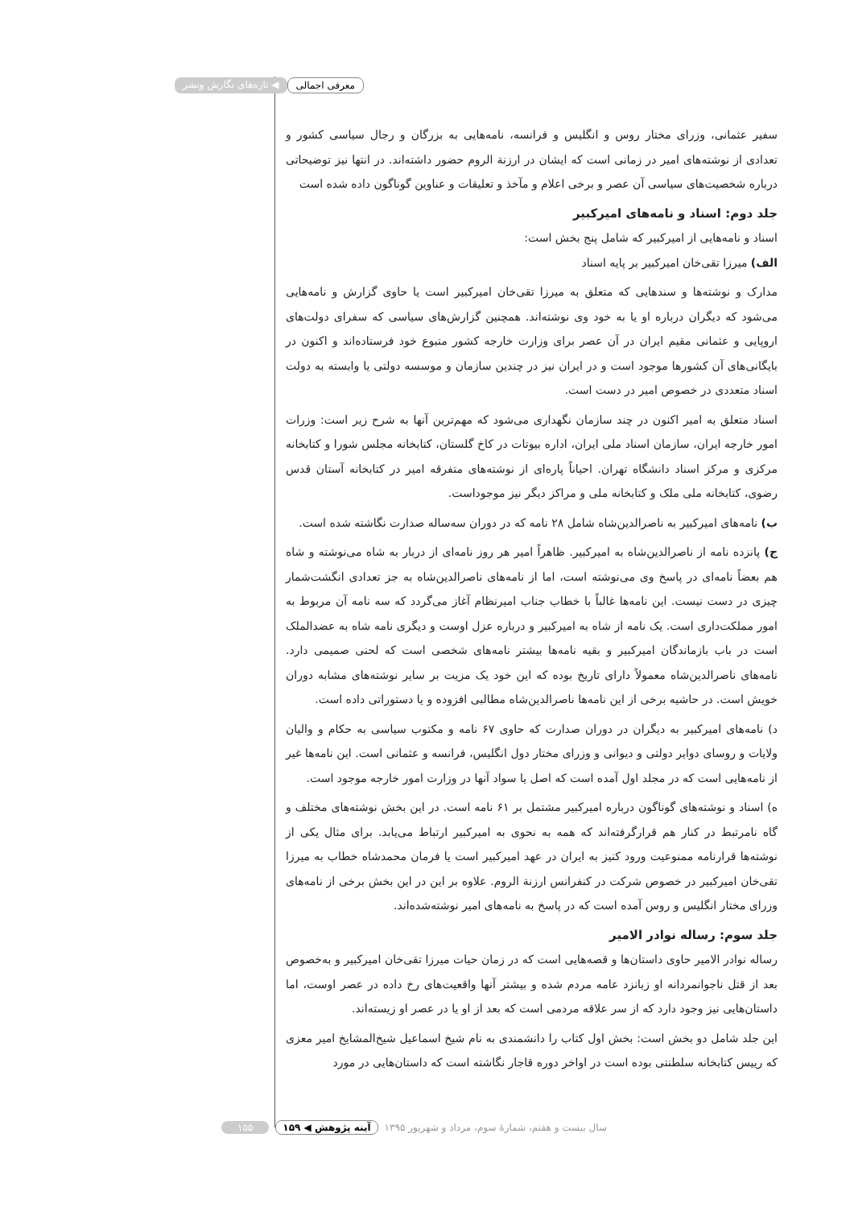معرفی اجمالی ◀ تازه‌های نگارش ونشر
سفیر عثمانی، وزرای مختار روس و انگلیس و فرانسه، نامه‌هایی به بزرگان و رجال سیاسی کشور و تعدادی از نوشته‌های امیر در زمانی است که ایشان در ارزنة الروم حضور داشته‌اند. در انتها نیز توضیحاتی درباره شخصیت‌های سیاسی آن عصر و برخی اعلام و مآخذ و تعلیقات و عناوین گوناگون داده شده است
جلد دوم: اسناد و نامه‌های امیرکبیر
اسناد و نامه‌هایی از امیرکبیر که شامل پنج بخش است:
الف) میرزا تقی‌خان امیرکبیر بر پایه اسناد
مدارک و نوشته‌ها و سندهایی که متعلق به میرزا تقی‌خان امیرکبیر است یا حاوی گزارش و نامه‌هایی می‌شود که دیگران درباره او یا به خود وی نوشته‌اند. همچنین گزارش‌های سیاسی که سفرای دولت‌های اروپایی و عثمانی مقیم ایران در آن عصر برای وزارت خارجه کشور متبوع خود فرستاده‌اند و اکنون در بایگانی‌های آن کشورها موجود است و در ایران نیز در چندین سازمان و موسسه دولتی یا وابسته به دولت اسناد متعددی در خصوص امیر در دست است.
اسناد متعلق به امیر اکنون در چند سازمان نگهداری می‌شود که مهم‌ترین آنها به شرح زیر است: وزرات امور خارجه ایران، سازمان اسناد ملی ایران، اداره بیوتات در کاخ گلستان، کتابخانه مجلس شورا و کتابخانه مرکزی و مرکز اسناد دانشگاه تهران. احیاناً پاره‌ای از نوشته‌های متفرقه امیر در کتابخانه آستان قدس رضوی، کتابخانه ملی ملک و کتابخانه ملی و مراکز دیگر نیز موجوداست.
ب) نامه‌های امیرکبیر به ناصرالدین‌شاه شامل ۲۸ نامه که در دوران سه‌ساله صدارت نگاشته شده است.
ج) پانزده نامه از ناصرالدین‌شاه به امیرکبیر. ظاهراً امیر هر روز نامه‌ای از دربار به شاه می‌نوشته و شاه هم بعضاً نامه‌ای در پاسخ وی می‌نوشته است، اما از نامه‌های ناصرالدین‌شاه به جز تعدادی انگشت‌شمار چیزی در دست نیست. این نامه‌ها غالباً با خطاب جناب امیرنظام آغاز می‌گردد که سه نامه آن مربوط به امور مملکت‌داری است. یک نامه از شاه به امیرکبیر و درباره عزل اوست و دیگری نامه شاه به عضدالملک است در باب بازماندگان امیرکبیر و بقیه نامه‌ها بیشتر نامه‌های شخصی است که لحنی صمیمی دارد. نامه‌های ناصرالدین‌شاه معمولاً دارای تاریخ بوده که این خود یک مزیت بر سایر نوشته‌های مشابه دوران خویش است. در حاشیه برخی از این نامه‌ها ناصرالدین‌شاه مطالبی افزوده و یا دستوراتی داده است.
د) نامه‌های امیرکبیر به دیگران در دوران صدارت که حاوی ۶۷ نامه و مکتوب سیاسی به حکام و والیان ولایات و روسای دوایر دولتی و دیوانی و وزرای مختار دول انگلیس، فرانسه و عثمانی است. این نامه‌ها غیر از نامه‌هایی است که در مجلد اول آمده است که اصل یا سواد آنها در وزارت امور خارجه موجود است.
ه) اسناد و نوشته‌های گوناگون درباره امیرکبیر مشتمل بر ۶۱ نامه است. در این بخش نوشته‌های مختلف و گاه نامرتبط در کنار هم قرارگرفته‌اند که همه به نحوی به امیرکبیر ارتباط می‌یابد. برای مثال یکی از نوشته‌ها قرارنامه ممنوعیت ورود کنیز به ایران در عهد امیرکبیر است یا فرمان محمدشاه خطاب به میرزا تقی‌خان امیرکبیر در خصوص شرکت در کنفرانس ارزنة الروم. علاوه بر این در این بخش برخی از نامه‌های وزرای مختار انگلیس و روس آمده است که در پاسخ به نامه‌های امیر نوشته‌شده‌اند.
جلد سوم: رساله نوادر الامیر
رساله نوادر الامیر حاوی داستان‌ها و قصه‌هایی است که در زمان حیات میرزا تقی‌خان امیرکبیر و به‌خصوص بعد از قتل ناجوانمردانه او زبانزد عامه مردم شده و بیشتر آنها واقعیت‌های رخ داده در عصر اوست، اما داستان‌هایی نیز وجود دارد که از سر علاقه مردمی است که بعد از او یا در عصر او زیسته‌اند.
این جلد شامل دو بخش است: بخش اول کتاب را دانشمندی به نام شیخ اسماعیل شیخ‌المشایخ امیر معزی که رییس کتابخانه سلطنتی بوده است در اواخر دوره قاجار نگاشته است که داستان‌هایی در مورد
سال بیست و هفتم، شمارۀ سوم، مرداد و شهریور ۱۳۹۵ آینه پژوهش ◀ ۱۵۹ ۱۵۵